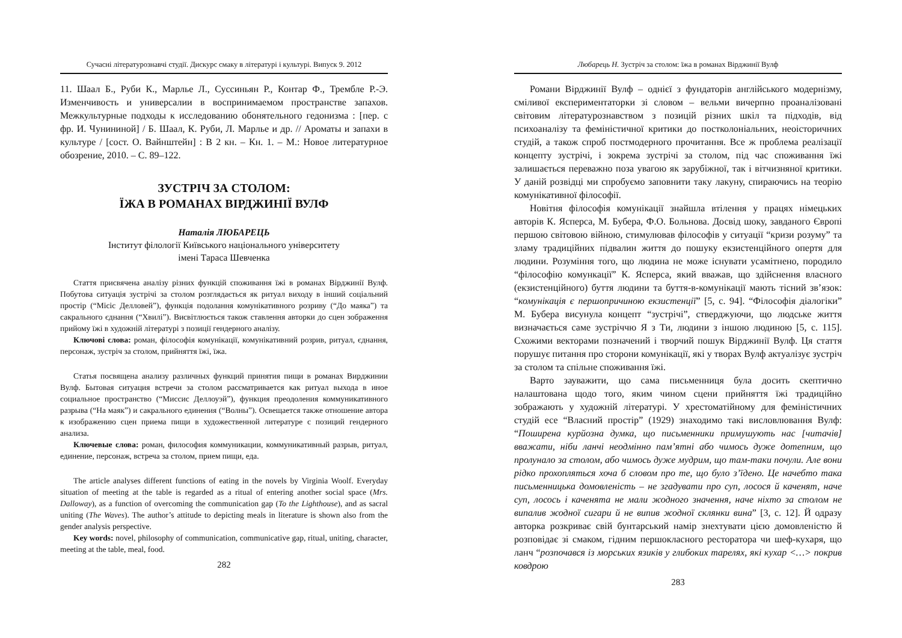Сучасні літературознавчі студії. Дискурс смаку в літературі і культурі. Випуск 9. 2012
11. Шаал Б., Руби К., Марлье Л., Суссиньян Р., Контар Ф., Трембле Р.-Э. Изменчивость и универсалии в воспринимаемом пространстве запахов. Межкультурные подходы к исследованию обонятельного гедонизма : [пер. с фр. И. Чунининой] / Б. Шаал, К. Руби, Л. Марлье и др. // Ароматы и запахи в культуре / [сост. О. Вайнштейн] : В 2 кн. – Кн. 1. – М.: Новое литературное обозрение, 2010. – С. 89–122.
ЗУСТРІЧ ЗА СТОЛОМ:
ЇЖА В РОМАНАХ ВІРДЖИНІЇ ВУЛФ
Наталія ЛЮБАРЕЦЬ
Інститут філології Київського національного університету
імені Тараса Шевченка
Стаття присвячена аналізу різних функцій споживання їжі в романах Вірджинії Вулф. Побутова ситуація зустрічі за столом розглядається як ритуал виходу в інший соціальний простір (“Місіс Делловей”), функція подолання комунікативного розриву (“До маяка”) та сакрального єднання (“Хвилі”). Висвітлюється також ставлення авторки до сцен зображення прийому їжі в художній літературі з позиції гендерного аналізу.
Ключові слова: роман, філософія комунікації, комунікативний розрив, ритуал, єднання, персонаж, зустріч за столом, прийняття їжі, їжа.
Статья посвящена анализу различных функций принятия пищи в романах Вирджинии Вулф. Бытовая ситуация встречи за столом рассматривается как ритуал выхода в иное социальное пространство (“Миссис Деллоуэй”), функция преодоления коммуникативного разрыва (“На маяк”) и сакрального единения (“Волны”). Освещается также отношение автора к изображению сцен приема пищи в художественной литературе с позиций гендерного анализа.
Ключевые слова: роман, философия коммуникации, коммуникативный разрыв, ритуал, единение, персонаж, встреча за столом, прием пищи, еда.
The article analyses different functions of eating in the novels by Virginia Woolf. Everyday situation of meeting at the table is regarded as a ritual of entering another social space (Mrs. Dalloway), as a function of overcoming the communication gap (To the Lighthouse), and as sacral uniting (The Waves). The author’s attitude to depicting meals in literature is shown also from the gender analysis perspective.
Key words: novel, philosophy of communication, communicative gap, ritual, uniting, character, meeting at the table, meal, food.
282
Любарець Н. Зустріч за столом: їжа в романах Вірджинії Вулф
Романи Вірджинії Вулф – однієї з фундаторів англійського модернізму, сміливої експериментаторки зі словом – вельми вичерпно проаналізовані світовим літературознавством з позицій різних шкіл та підходів, від психоаналізу та феміністичної критики до постколоніальних, неоісторичних студій, а також спроб постмодерного прочитання. Все ж проблема реалізації концепту зустрічі, і зокрема зустрічі за столом, під час споживання їжі залишається переважно поза увагою як зарубіжної, так і вітчизняної критики. У даній розвідці ми спробуємо заповнити таку лакуну, спираючись на теорію комунікативної філософії.
Новітня філософія комунікації знайшла втілення у працях німецьких авторів К. Ясперса, М. Бубера, Ф.О. Больнова. Досвід шоку, завданого Європі першою світовою війною, стимулював філософів у ситуації “кризи розуму” та зламу традиційних підвалин життя до пошуку екзистенційного опертя для людини. Розуміння того, що людина не може існувати усамітнено, породило “філософію комункації” К. Ясперса, який вважав, що здійснення власного (екзистенційного) буття людини та буття-в-комунікації мають тісний зв’язок: “комунікація є першопричиною екзистенції” [5, с. 94]. “Філософія діалогіки” М. Бубера висунула концепт “зустрічі”, стверджуючи, що людське життя визначається саме зустріччю Я з Ти, людини з іншою людиною [5, с. 115]. Схожими векторами позначений і творчий пошук Вірджинії Вулф. Ця стаття порушує питання про сторони комунікації, які у творах Вулф актуалізує зустріч за столом та спільне споживання їжі.
Варто зауважити, що сама письменниця була досить скептично налаштована щодо того, яким чином сцени прийняття їжі традиційно зображають у художній літературі. У хрестоматійному для феміністичних студій есе “Власний простір” (1929) знаходимо такі висловлювання Вулф: “Поширена курйозна думка, що письменники примушують нас [читачів] вважати, ніби ланчі неодмінно пам’ятні або чимось дуже дотепним, що пролунало за столом, або чимось дуже мудрим, що там-таки почули. Але вони рідко прохопляться хоча б словом про те, що було з’їдено. Це начебто така письменницька домовленість – не згадувати про суп, лосося й каченят, наче суп, лосось і каченята не мали жодного значення, наче ніхто за столом не випалив жодної сигари й не випив жодної склянки вина” [3, с. 12]. Й одразу авторка розкриває свій бунтарський намір знехтувати цією домовленістю й розповідає зі смаком, гідним першокласного ресторатора чи шеф-кухаря, що ланч “розпочався із морських язиків у глибоких тарелях, які кухар <…> покрив ковдрою
283